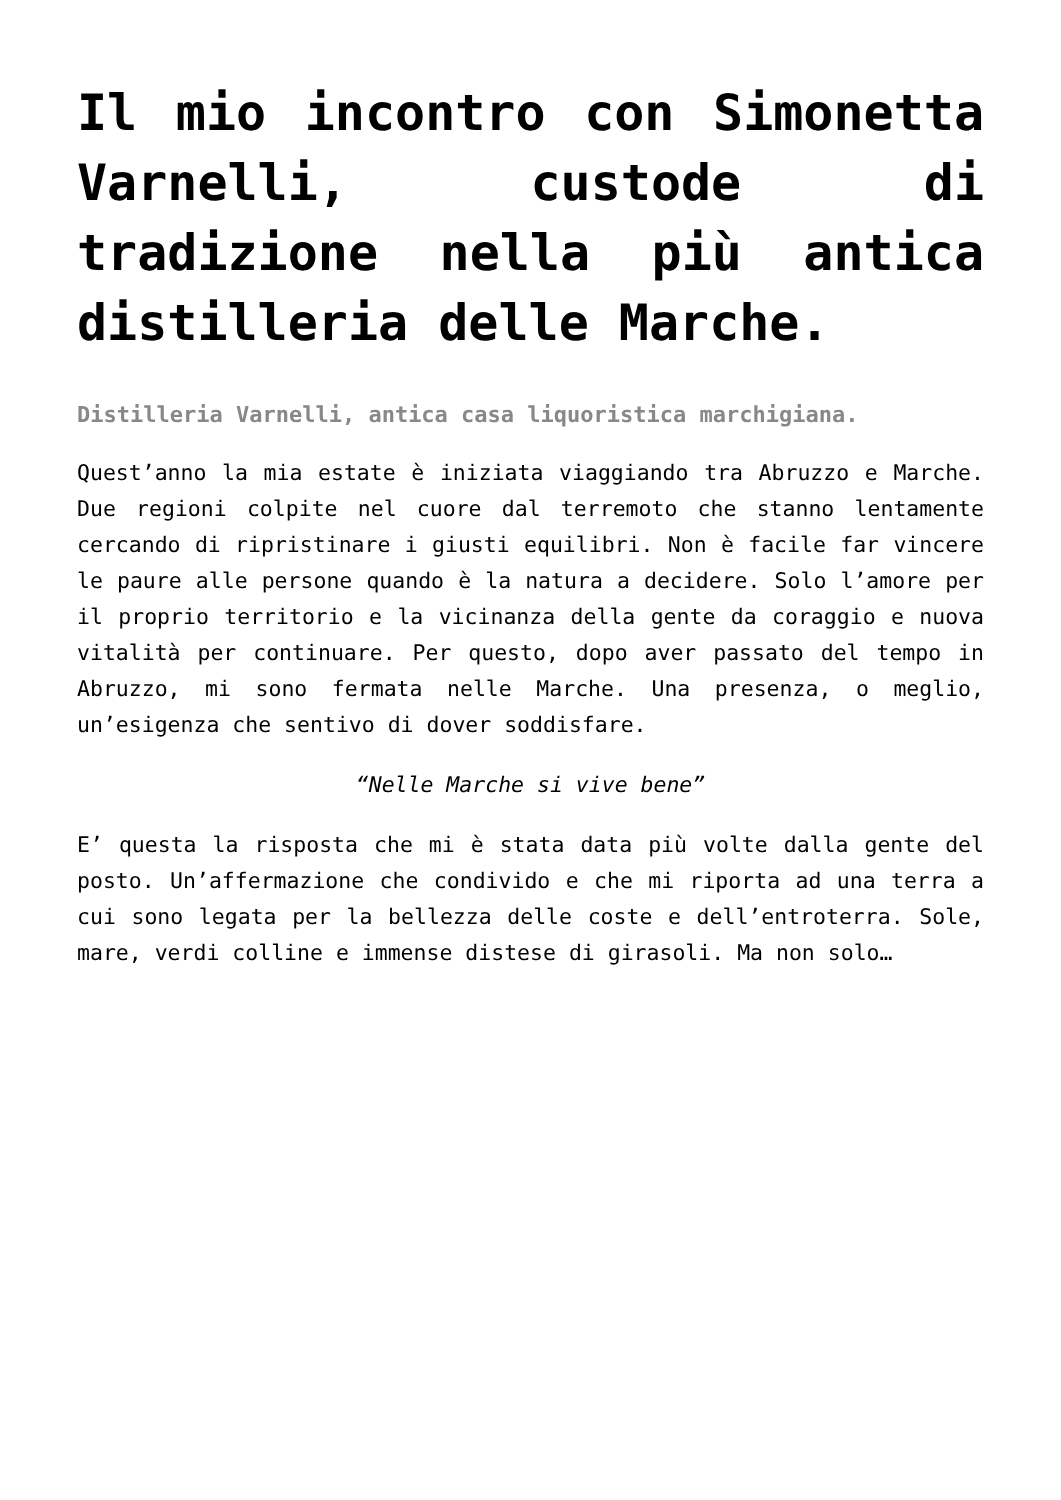Il mio incontro con Simonetta Varnelli, custode di tradizione nella più antica distilleria delle Marche.
Distilleria Varnelli, antica casa liquoristica marchigiana.
Quest’anno la mia estate è iniziata viaggiando tra Abruzzo e Marche. Due regioni colpite nel cuore dal terremoto che stanno lentamente cercando di ripristinare i giusti equilibri. Non è facile far vincere le paure alle persone quando è la natura a decidere. Solo l’amore per il proprio territorio e la vicinanza della gente da coraggio e nuova vitalità per continuare. Per questo, dopo aver passato del tempo in Abruzzo, mi sono fermata nelle Marche. Una presenza, o meglio, un’esigenza che sentivo di dover soddisfare.
“Nelle Marche si vive bene”
E’ questa la risposta che mi è stata data più volte dalla gente del posto. Un’affermazione che condivido e che mi riporta ad una terra a cui sono legata per la bellezza delle coste e dell’entroterra. Sole, mare, verdi colline e immense distese di girasoli. Ma non solo…